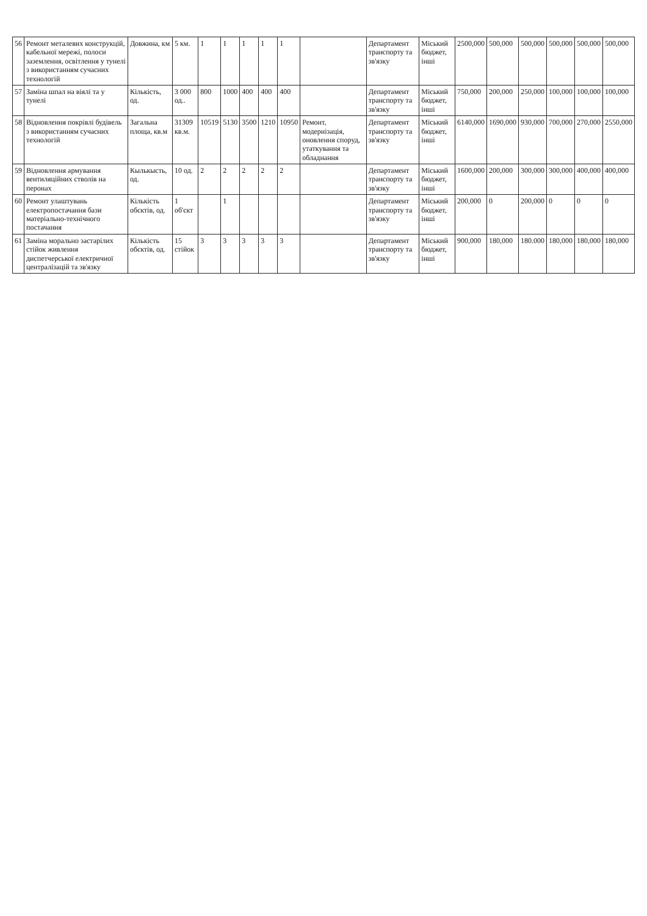| 56 | Ремонт металевих конструкцій, кабельної мережі, полоси заземлення, освітлення у тунелі з використанням сучасних технологій | Довжина, км | 5 км. | 1 | 1 | 1 | 1 | 1 | | Департамент транспорту та зв'язку | Міський бюджет, інші | 2500,000 | 500,000 | 500,000 | 500,000 | 500,000 | 500,000 |
| 57 | Заміна шпал на віялі та у тунелі | Кількість, од. | 3 000 од.. | 800 | 1000 | 400 | 400 | 400 | | Департамент транспорту та зв'язку | Міський бюджет, інші | 750,000 | 200,000 | 250,000 | 100,000 | 100,000 | 100,000 |
| 58 | Відновлення покрівлі будівель з використанням сучасних технологій | Загальна площа, кв.м | 31309 кв.м. | 10519 | 5130 | 3500 | 1210 | 10950 | Ремонт, модернізація, оновлення споруд, утаткування та обладнання | Департамент транспорту та зв'язку | Міський бюджет, інші | 6140,000 | 1690,000 | 930,000 | 700,000 | 270,000 | 2550,000 |
| 59 | Відновлення армування вентиляційних стволів на перонах | Кылькысть, од. | 10 од. | 2 | 2 | 2 | 2 | 2 | | Департамент транспорту та зв'язку | Міський бюджет, інші | 1600,000 | 200,000 | 300,000 | 300,000 | 400,000 | 400,000 |
| 60 | Ремонт улаштувань електропостачання бази матеріально-технічного постачання | Кількість обєктів, од. | 1 об'єкт | | 1 | | | | | Департамент транспорту та зв'язку | Міський бюджет, інші | 200,000 | 0 | 200,000 | 0 | 0 | 0 |
| 61 | Заміна морально застарілих стійок живлення диспетчерської електричної централізацій та зв'язку | Кількість обєктів, од. | 15 стійок | 3 | 3 | 3 | 3 | 3 | | Департамент транспорту та зв'язку | Міський бюджет, інші | 900,000 | 180,000 | 180.000 | 180,000 | 180,000 | 180,000 |